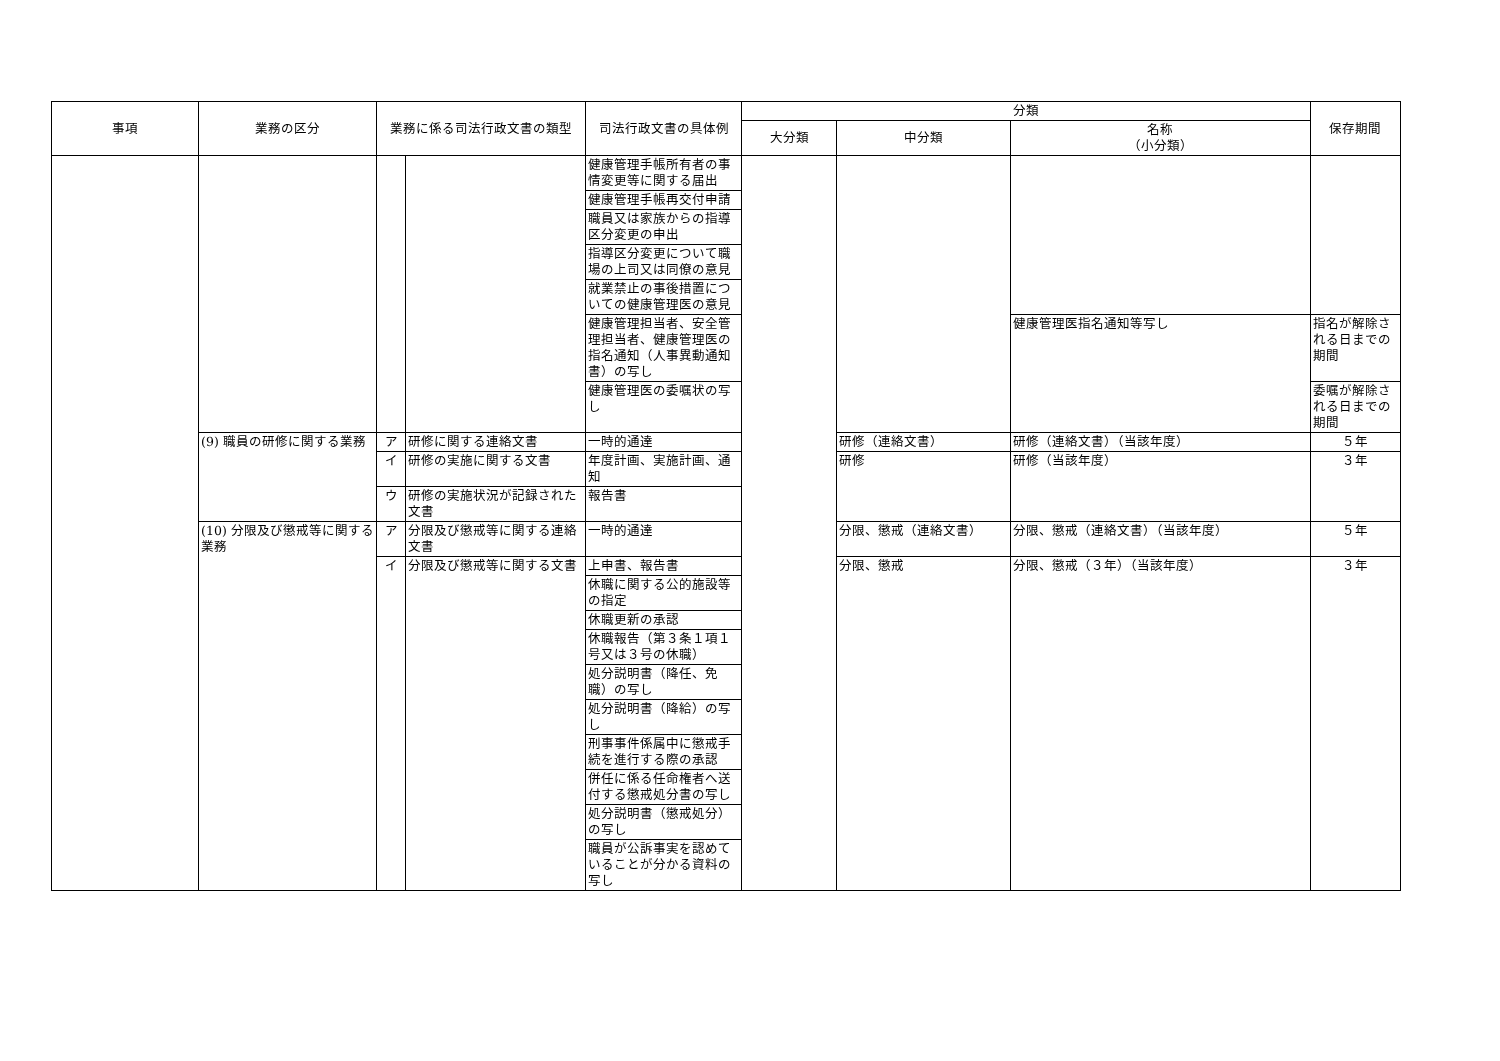| 事項 | 業務の区分 | 業務に係る司法行政文書の類型 | | 司法行政文書の具体例 | 分類 | | | 保存期間 |
| --- | --- | --- | --- | --- | --- | --- | --- | --- |
| | | | | | 大分類 | 中分類 | 名称 （小分類） | |
| | | | | 健康管理手帳所有者の事情変更等に関する届出 | | | | |
| | | | | 健康管理手帳再交付申請 | | | | |
| | | | | 職員又は家族からの指導区分変更の申出 | | | | |
| | | | | 指導区分変更について職場の上司又は同僚の意見 | | | | |
| | | | | 就業禁止の事後措置についての健康管理医の意見 | | | | |
| | | | | 健康管理担当者、安全管理担当者、健康管理医の指名通知（人事異動通知書）の写し | | | 健康管理医指名通知等写し | 指名が解除される日までの期間 |
| | | | | 健康管理医の委嘱状の写し | | | | 委嘱が解除される日までの期間 |
| | (9) 職員の研修に関する業務 | ア | 研修に関する連絡文書 | 一時的通達 | | 研修（連絡文書） | 研修（連絡文書）（当該年度） | ５年 |
| | | イ | 研修の実施に関する文書 | 年度計画、実施計画、通知 | | 研修 | 研修（当該年度） | ３年 |
| | | ウ | 研修の実施状況が記録された文書 | 報告書 | | | | |
| | (10) 分限及び懲戒等に関する業務 | ア | 分限及び懲戒等に関する連絡文書 | 一時的通達 | | 分限、懲戒（連絡文書） | 分限、懲戒（連絡文書）（当該年度） | ５年 |
| | | イ | 分限及び懲戒等に関する文書 | 上申書、報告書 | | 分限、懲戒 | 分限、懲戒（３年）（当該年度） | ３年 |
| | | | | 休職に関する公的施設等の指定 | | | | |
| | | | | 休職更新の承認 | | | | |
| | | | | 休職報告（第３条１項１号又は３号の休職） | | | | |
| | | | | 処分説明書（降任、免職）の写し | | | | |
| | | | | 処分説明書（降給）の写し | | | | |
| | | | | 刑事事件係属中に懲戒手続を進行する際の承認 | | | | |
| | | | | 併任に係る任命権者へ送付する懲戒処分書の写し | | | | |
| | | | | 処分説明書（懲戒処分）の写し | | | | |
| | | | | 職員が公訴事実を認めていることが分かる資料の写し | | | | |